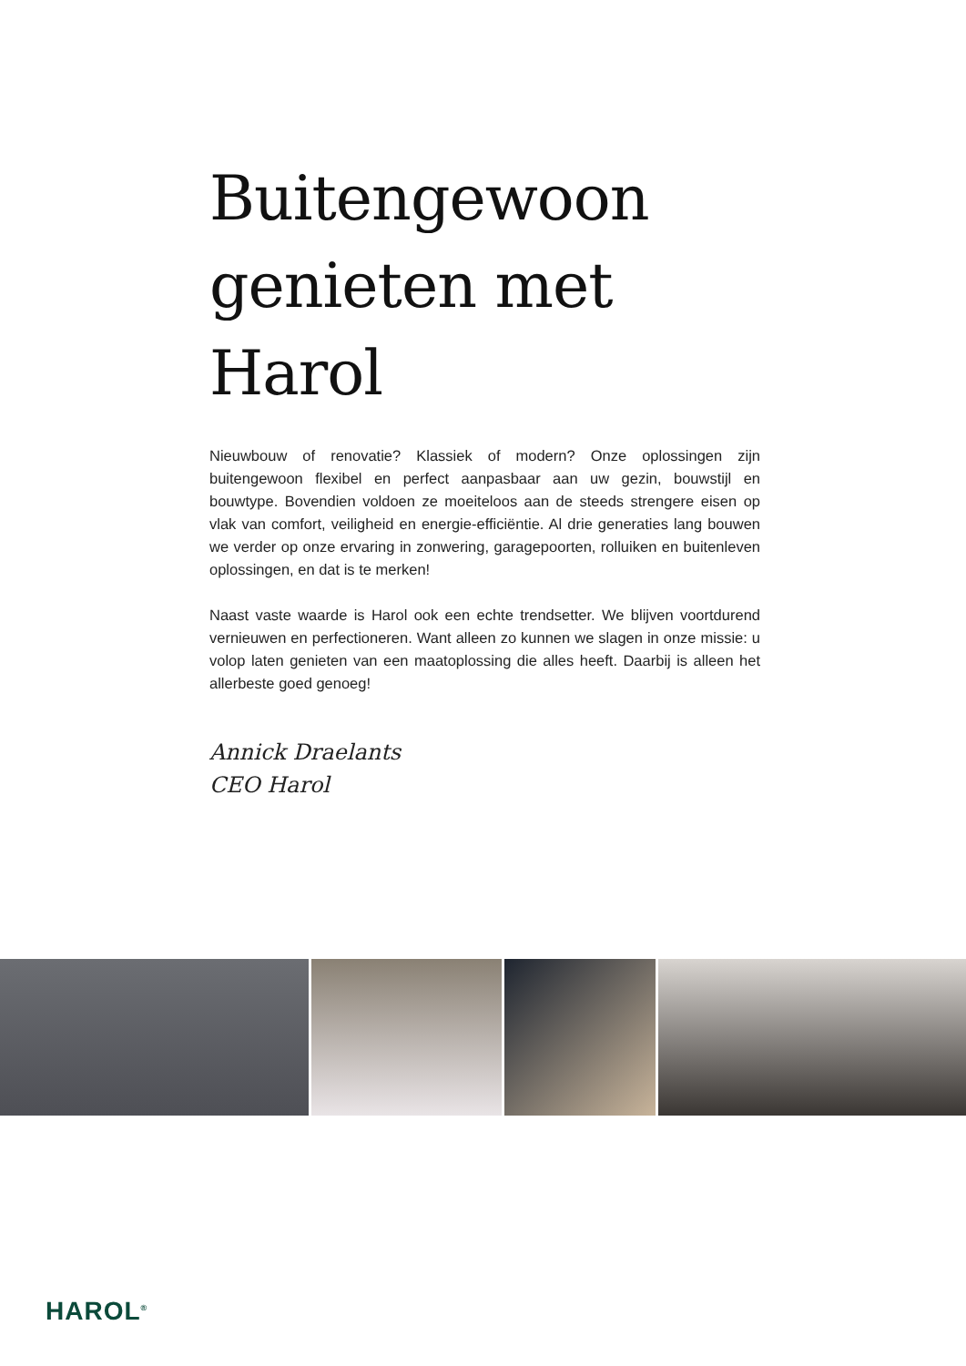Buitengewoon genieten met Harol
Nieuwbouw of renovatie? Klassiek of modern? Onze oplossingen zijn buitengewoon flexibel en perfect aanpasbaar aan uw gezin, bouwstijl en bouwtype. Bovendien voldoen ze moeiteloos aan de steeds strengere eisen op vlak van comfort, veiligheid en energie-efficiëntie. Al drie generaties lang bouwen we verder op onze ervaring in zonwering, garagepoorten, rolluiken en buitenleven oplossingen, en dat is te merken!
Naast vaste waarde is Harol ook een echte trendsetter. We blijven voortdurend vernieuwen en perfectioneren. Want alleen zo kunnen we slagen in onze missie: u volop laten genieten van een maatoplossing die alles heeft. Daarbij is alleen het allerbeste goed genoeg!
Annick Draelants
CEO Harol
HAROL<sup>®</sup>